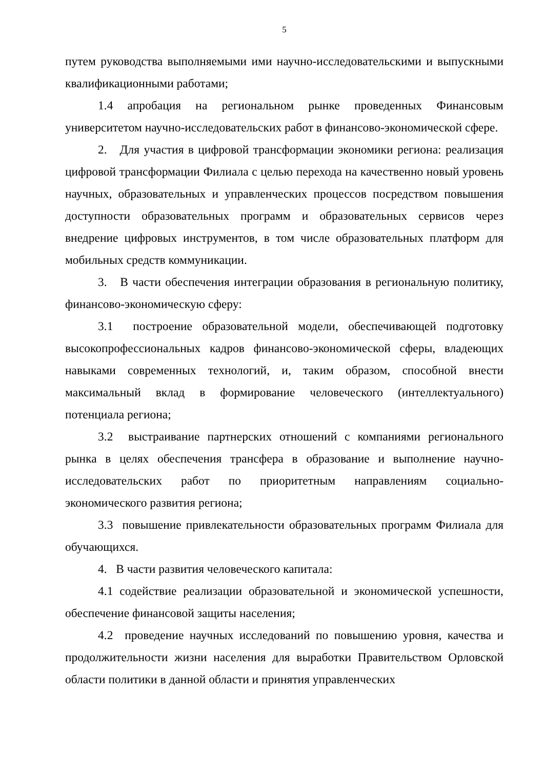5
путем руководства выполняемыми ими научно-исследовательскими и выпускными квалификационными работами;
1.4 апробация на региональном рынке проведенных Финансовым университетом научно-исследовательских работ в финансово-экономической сфере.
2. Для участия в цифровой трансформации экономики региона: реализация цифровой трансформации Филиала с целью перехода на качественно новый уровень научных, образовательных и управленческих процессов посредством повышения доступности образовательных программ и образовательных сервисов через внедрение цифровых инструментов, в том числе образовательных платформ для мобильных средств коммуникации.
3. В части обеспечения интеграции образования в региональную политику, финансово-экономическую сферу:
3.1 построение образовательной модели, обеспечивающей подготовку высокопрофессиональных кадров финансово-экономической сферы, владеющих навыками современных технологий, и, таким образом, способной внести максимальный вклад в формирование человеческого (интеллектуального) потенциала региона;
3.2 выстраивание партнерских отношений с компаниями регионального рынка в целях обеспечения трансфера в образование и выполнение научно-исследовательских работ по приоритетным направлениям социально-экономического развития региона;
3.3 повышение привлекательности образовательных программ Филиала для обучающихся.
4. В части развития человеческого капитала:
4.1 содействие реализации образовательной и экономической успешности, обеспечение финансовой защиты населения;
4.2 проведение научных исследований по повышению уровня, качества и продолжительности жизни населения для выработки Правительством Орловской области политики в данной области и принятия управленческих